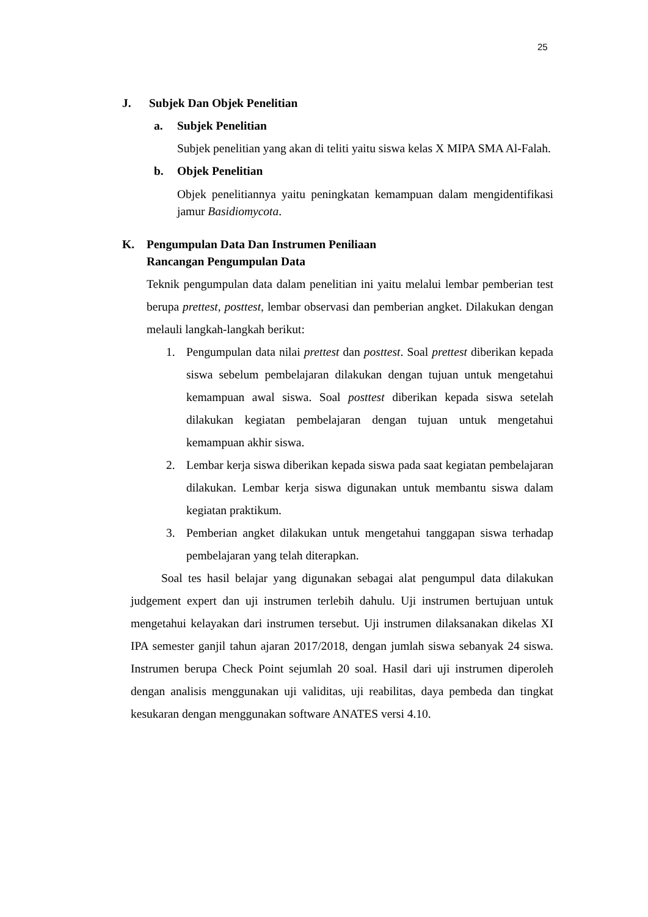25
J. Subjek Dan Objek Penelitian
a. Subjek Penelitian
Subjek penelitian yang akan di teliti yaitu siswa kelas X MIPA SMA Al-Falah.
b. Objek Penelitian
Objek penelitiannya yaitu peningkatan kemampuan dalam mengidentifikasi jamur Basidiomycota.
K. Pengumpulan Data Dan Instrumen Peniliaan
Rancangan Pengumpulan Data
Teknik pengumpulan data dalam penelitian ini yaitu melalui lembar pemberian test berupa prettest, posttest, lembar observasi dan pemberian angket. Dilakukan dengan melauli langkah-langkah berikut:
1.
Pengumpulan data nilai prettest dan posttest. Soal prettest diberikan kepada siswa sebelum pembelajaran dilakukan dengan tujuan untuk mengetahui kemampuan awal siswa. Soal posttest diberikan kepada siswa setelah dilakukan kegiatan pembelajaran dengan tujuan untuk mengetahui kemampuan akhir siswa.
2.
Lembar kerja siswa diberikan kepada siswa pada saat kegiatan pembelajaran dilakukan. Lembar kerja siswa digunakan untuk membantu siswa dalam kegiatan praktikum.
3.
Pemberian angket dilakukan untuk mengetahui tanggapan siswa terhadap pembelajaran yang telah diterapkan.
Soal tes hasil belajar yang digunakan sebagai alat pengumpul data dilakukan judgement expert dan uji instrumen terlebih dahulu. Uji instrumen bertujuan untuk mengetahui kelayakan dari instrumen tersebut. Uji instrumen dilaksanakan dikelas XI IPA semester ganjil tahun ajaran 2017/2018, dengan jumlah siswa sebanyak 24 siswa. Instrumen berupa Check Point sejumlah 20 soal. Hasil dari uji instrumen diperoleh dengan analisis menggunakan uji validitas, uji reabilitas, daya pembeda dan tingkat kesukaran dengan menggunakan software ANATES versi 4.10.